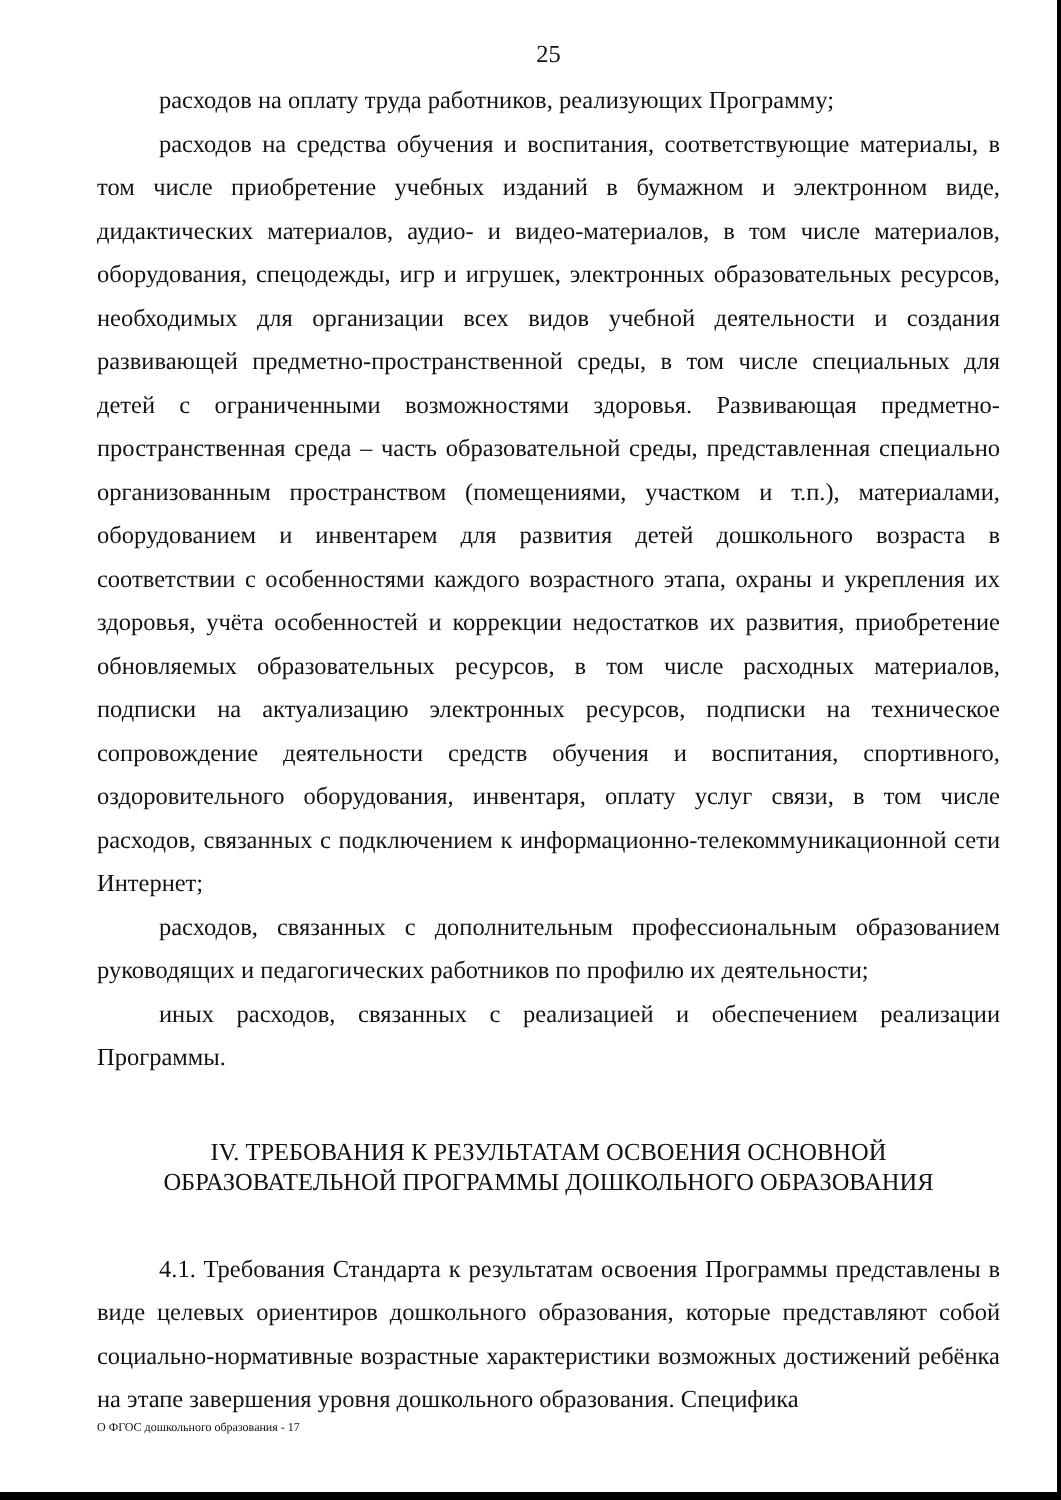25
расходов на оплату труда работников, реализующих Программу;
расходов на средства обучения и воспитания, соответствующие материалы, в том числе приобретение учебных изданий в бумажном и электронном виде, дидактических материалов, аудио- и видео-материалов, в том числе материалов, оборудования, спецодежды, игр и игрушек, электронных образовательных ресурсов, необходимых для организации всех видов учебной деятельности и создания развивающей предметно-пространственной среды, в том числе специальных для детей с ограниченными возможностями здоровья. Развивающая предметно-пространственная среда – часть образовательной среды, представленная специально организованным пространством (помещениями, участком и т.п.), материалами, оборудованием и инвентарем для развития детей дошкольного возраста в соответствии с особенностями каждого возрастного этапа, охраны и укрепления их здоровья, учёта особенностей и коррекции недостатков их развития, приобретение обновляемых образовательных ресурсов, в том числе расходных материалов, подписки на актуализацию электронных ресурсов, подписки на техническое сопровождение деятельности средств обучения и воспитания, спортивного, оздоровительного оборудования, инвентаря, оплату услуг связи, в том числе расходов, связанных с подключением к информационно-телекоммуникационной сети Интернет;
расходов, связанных с дополнительным профессиональным образованием руководящих и педагогических работников по профилю их деятельности;
иных расходов, связанных с реализацией и обеспечением реализации Программы.
IV. ТРЕБОВАНИЯ К РЕЗУЛЬТАТАМ ОСВОЕНИЯ ОСНОВНОЙ
ОБРАЗОВАТЕЛЬНОЙ ПРОГРАММЫ ДОШКОЛЬНОГО ОБРАЗОВАНИЯ
4.1. Требования Стандарта к результатам освоения Программы представлены в виде целевых ориентиров дошкольного образования, которые представляют собой социально-нормативные возрастные характеристики возможных достижений ребёнка на этапе завершения уровня дошкольного образования. Специфика
О ФГОС дошкольного образования - 17